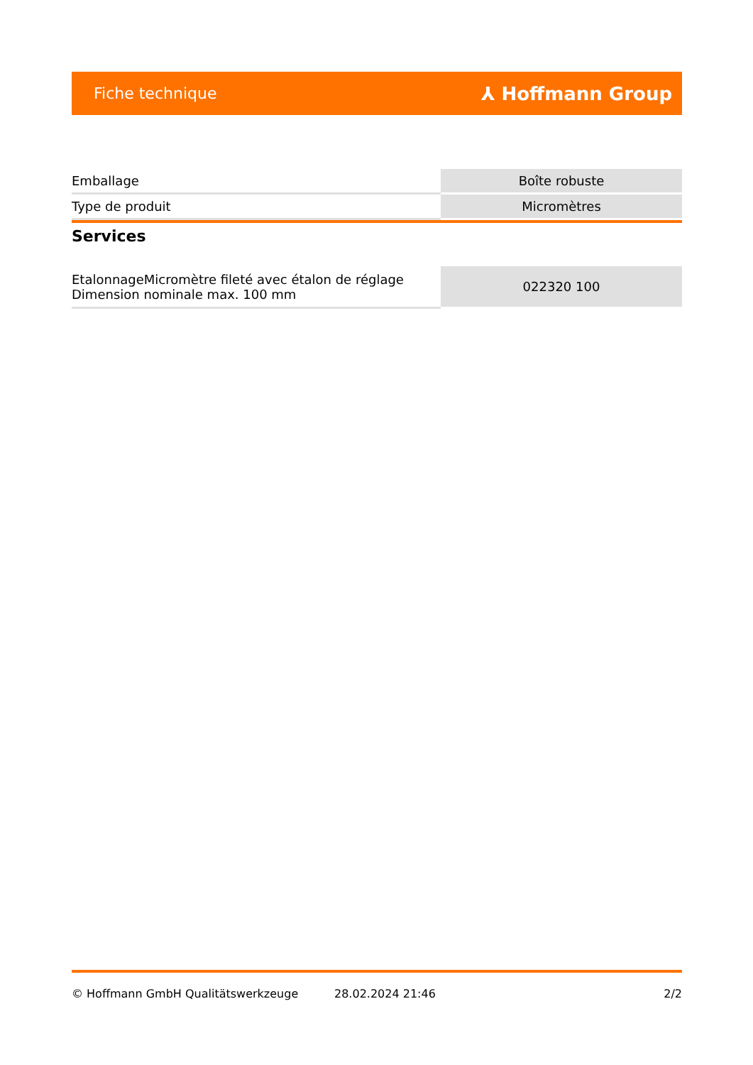Fiche technique ⅄ Hoffmann Group
| Emballage | Boîte robuste |
| Type de produit | Micromètres |
Services
| EtalonnageMicromètre fileté avec étalon de réglage Dimension nominale max. 100 mm | 022320 100 |
© Hoffmann GmbH Qualitätswerkzeuge 28.02.2024 21:46 2/2